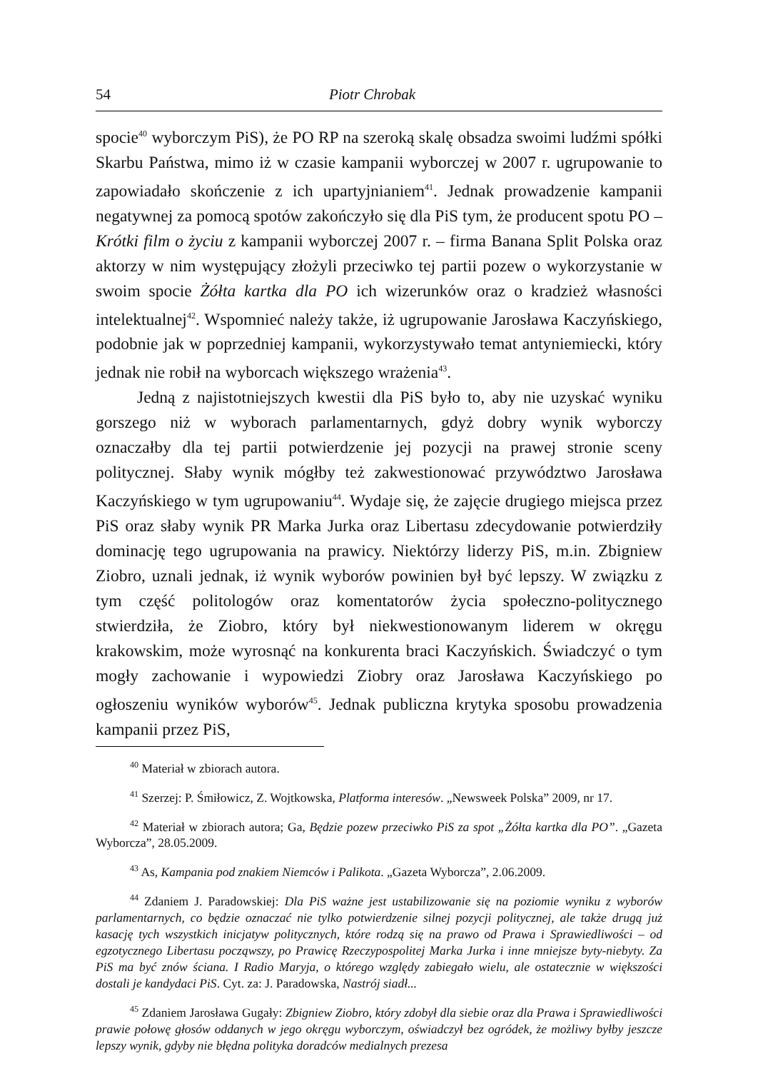54 Piotr Chrobak
spocie<sup>40</sup> wyborczym PiS), że PO RP na szeroką skalę obsadza swoimi ludźmi spółki Skarbu Państwa, mimo iż w czasie kampanii wyborczej w 2007 r. ugrupowanie to zapowiadało skończenie z ich upartyjnianiem<sup>41</sup>. Jednak prowadzenie kampanii negatywnej za pomocą spotów zakończyło się dla PiS tym, że producent spotu PO – Krótki film o życiu z kampanii wyborczej 2007 r. – firma Banana Split Polska oraz aktorzy w nim występujący złożyli przeciwko tej partii pozew o wykorzystanie w swoim spocie Żółta kartka dla PO ich wizerunków oraz o kradzież własności intelektualnej<sup>42</sup>. Wspomnieć należy także, iż ugrupowanie Jarosława Kaczyńskiego, podobnie jak w poprzedniej kampanii, wykorzystywało temat antyniemiecki, który jednak nie robił na wyborcach większego wrażenia<sup>43</sup>.
Jedną z najistotniejszych kwestii dla PiS było to, aby nie uzyskać wyniku gorszego niż w wyborach parlamentarnych, gdyż dobry wynik wyborczy oznaczałby dla tej partii potwierdzenie jej pozycji na prawej stronie sceny politycznej. Słaby wynik mógłby też zakwestionować przywództwo Jarosława Kaczyńskiego w tym ugrupowaniu<sup>44</sup>. Wydaje się, że zajęcie drugiego miejsca przez PiS oraz słaby wynik PR Marka Jurka oraz Libertasu zdecydowanie potwierdziły dominację tego ugrupowania na prawicy. Niektórzy liderzy PiS, m.in. Zbigniew Ziobro, uznali jednak, iż wynik wyborów powinien był być lepszy. W związku z tym część politologów oraz komentatorów życia społeczno-politycznego stwierdziła, że Ziobro, który był niekwestionowanym liderem w okręgu krakowskim, może wyrosnąć na konkurenta braci Kaczyńskich. Świadczyć o tym mogły zachowanie i wypowiedzi Ziobry oraz Jarosława Kaczyńskiego po ogłoszeniu wyników wyborów<sup>45</sup>. Jednak publiczna krytyka sposobu prowadzenia kampanii przez PiS,
<sup>40</sup> Materiał w zbiorach autora.
<sup>41</sup> Szerzej: P. Śmiłowicz, Z. Wojtkowska, Platforma interesów. „Newsweek Polska” 2009, nr 17.
<sup>42</sup> Materiał w zbiorach autora; Ga, Będzie pozew przeciwko PiS za spot „Żółta kartka dla PO”. „Gazeta Wyborcza”, 28.05.2009.
<sup>43</sup> As, Kampania pod znakiem Niemców i Palikota. „Gazeta Wyborcza”, 2.06.2009.
<sup>44</sup> Zdaniem J. Paradowskiej: Dla PiS ważne jest ustabilizowanie się na poziomie wyniku z wyborów parlamentarnych, co będzie oznaczać nie tylko potwierdzenie silnej pozycji politycznej, ale także drugą już kasację tych wszystkich inicjatyw politycznych, które rodzą się na prawo od Prawa i Sprawiedliwości – od egzotycznego Libertasu począwszy, po Prawicę Rzeczypospolitej Marka Jurka i inne mniejsze byty-niebyty. Za PiS ma być znów ściana. I Radio Maryja, o którego względy zabiegało wielu, ale ostatecznie w większości dostali je kandydaci PiS. Cyt. za: J. Paradowska, Nastrój siadł...
<sup>45</sup> Zdaniem Jarosława Gugały: Zbigniew Ziobro, który zdobył dla siebie oraz dla Prawa i Sprawiedliwości prawie połowę głosów oddanych w jego okręgu wyborczym, oświadczył bez ogródek, że możliwy byłby jeszcze lepszy wynik, gdyby nie błędna polityka doradców medialnych prezesa